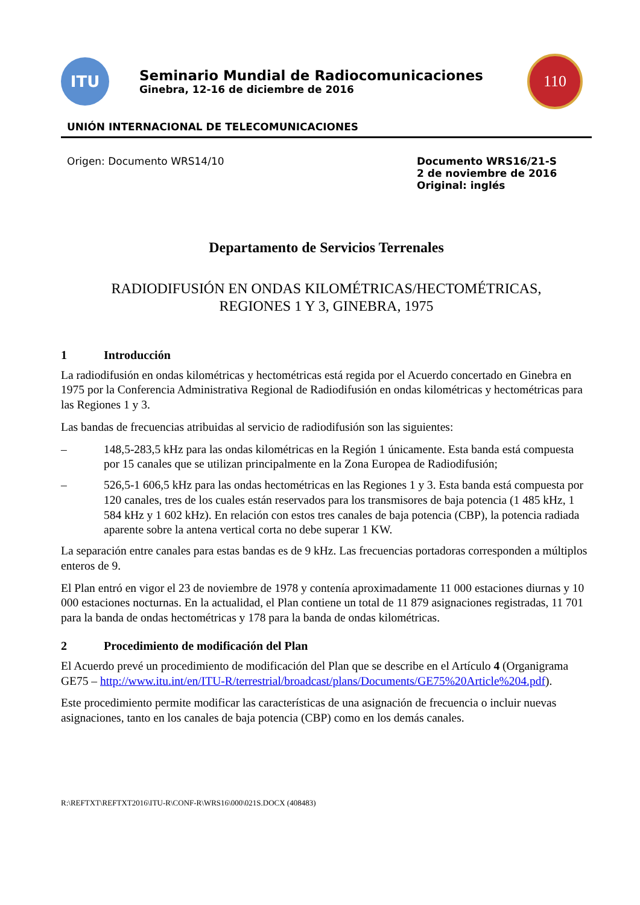ITU
Seminario Mundial de Radiocomunicaciones
Ginebra, 12-16 de diciembre de 2016
110
UNIÓN INTERNACIONAL DE TELECOMUNICACIONES
Origen: Documento WRS14/10 Documento WRS16/21-S
2 de noviembre de 2016
Original: inglés
Departamento de Servicios Terrenales
RADIODIFUSIÓN EN ONDAS KILOMÉTRICAS/HECTOMÉTRICAS,
REGIONES 1 Y 3, GINEBRA, 1975
1 Introducción
La radiodifusión en ondas kilométricas y hectométricas está regida por el Acuerdo concertado en Ginebra en 1975 por la Conferencia Administrativa Regional de Radiodifusión en ondas kilométricas y hectométricas para las Regiones 1 y 3.
Las bandas de frecuencias atribuidas al servicio de radiodifusión son las siguientes:
– 148,5-283,5 kHz para las ondas kilométricas en la Región 1 únicamente. Esta banda está compuesta por 15 canales que se utilizan principalmente en la Zona Europea de Radiodifusión;
– 526,5-1 606,5 kHz para las ondas hectométricas en las Regiones 1 y 3. Esta banda está compuesta por 120 canales, tres de los cuales están reservados para los transmisores de baja potencia (1 485 kHz, 1 584 kHz y 1 602 kHz). En relación con estos tres canales de baja potencia (CBP), la potencia radiada aparente sobre la antena vertical corta no debe superar 1 KW.
La separación entre canales para estas bandas es de 9 kHz. Las frecuencias portadoras corresponden a múltiplos enteros de 9.
El Plan entró en vigor el 23 de noviembre de 1978 y contenía aproximadamente 11 000 estaciones diurnas y 10 000 estaciones nocturnas. En la actualidad, el Plan contiene un total de 11 879 asignaciones registradas, 11 701 para la banda de ondas hectométricas y 178 para la banda de ondas kilométricas.
2 Procedimiento de modificación del Plan
El Acuerdo prevé un procedimiento de modificación del Plan que se describe en el Artículo 4 (Organigrama GE75 – http://www.itu.int/en/ITU-R/terrestrial/broadcast/plans/Documents/GE75%20Article%204.pdf).
Este procedimiento permite modificar las características de una asignación de frecuencia o incluir nuevas asignaciones, tanto en los canales de baja potencia (CBP) como en los demás canales.
R:\REFTXT\REFTXT2016\ITU-R\CONF-R\WRS16\000\021S.DOCX (408483)